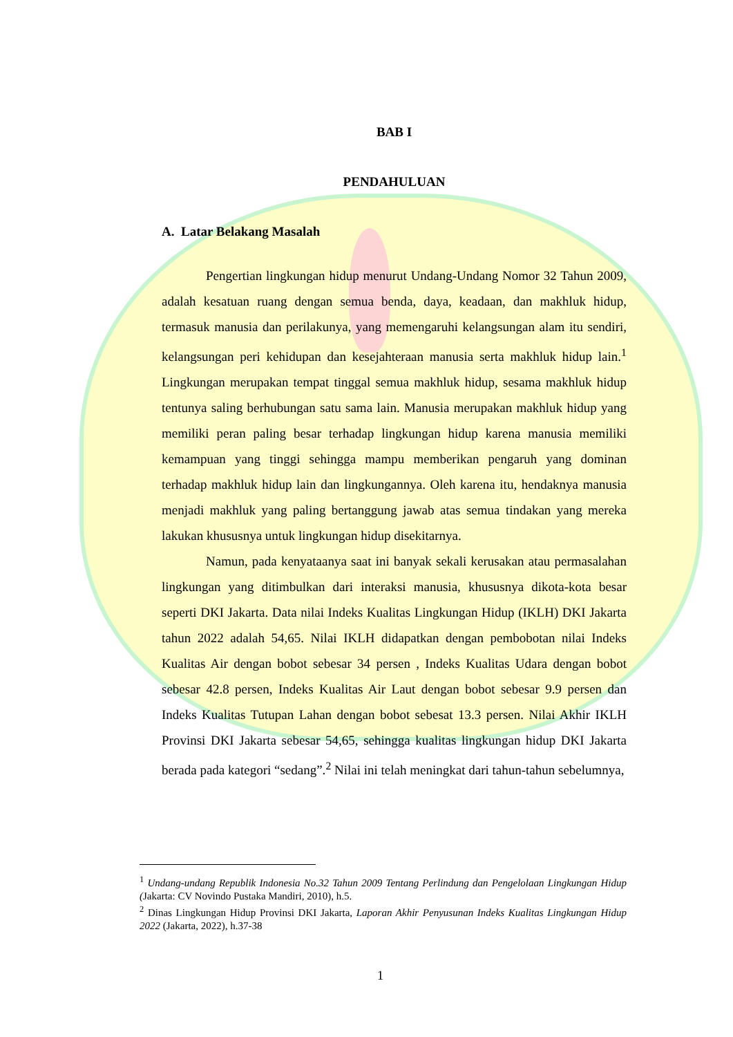BAB I
PENDAHULUAN
A. Latar Belakang Masalah
Pengertian lingkungan hidup menurut Undang-Undang Nomor 32 Tahun 2009, adalah kesatuan ruang dengan semua benda, daya, keadaan, dan makhluk hidup, termasuk manusia dan perilakunya, yang memengaruhi kelangsungan alam itu sendiri, kelangsungan peri kehidupan dan kesejahteraan manusia serta makhluk hidup lain.<sup>1</sup> Lingkungan merupakan tempat tinggal semua makhluk hidup, sesama makhluk hidup tentunya saling berhubungan satu sama lain. Manusia merupakan makhluk hidup yang memiliki peran paling besar terhadap lingkungan hidup karena manusia memiliki kemampuan yang tinggi sehingga mampu memberikan pengaruh yang dominan terhadap makhluk hidup lain dan lingkungannya. Oleh karena itu, hendaknya manusia menjadi makhluk yang paling bertanggung jawab atas semua tindakan yang mereka lakukan khususnya untuk lingkungan hidup disekitarnya.
Namun, pada kenyataanya saat ini banyak sekali kerusakan atau permasalahan lingkungan yang ditimbulkan dari interaksi manusia, khususnya dikota-kota besar seperti DKI Jakarta. Data nilai Indeks Kualitas Lingkungan Hidup (IKLH) DKI Jakarta tahun 2022 adalah 54,65. Nilai IKLH didapatkan dengan pembobotan nilai Indeks Kualitas Air dengan bobot sebesar 34 persen , Indeks Kualitas Udara dengan bobot sebesar 42.8 persen, Indeks Kualitas Air Laut dengan bobot sebesar 9.9 persen dan Indeks Kualitas Tutupan Lahan dengan bobot sebesat 13.3 persen. Nilai Akhir IKLH Provinsi DKI Jakarta sebesar 54,65, sehingga kualitas lingkungan hidup DKI Jakarta berada pada kategori “sedang”.<sup>2</sup> Nilai ini telah meningkat dari tahun-tahun sebelumnya,
<sup>1</sup> Undang-undang Republik Indonesia No.32 Tahun 2009 Tentang Perlindung dan Pengelolaan Lingkungan Hidup (Jakarta: CV Novindo Pustaka Mandiri, 2010), h.5.
<sup>2</sup> Dinas Lingkungan Hidup Provinsi DKI Jakarta, Laporan Akhir Penyusunan Indeks Kualitas Lingkungan Hidup 2022 (Jakarta, 2022), h.37-38
1